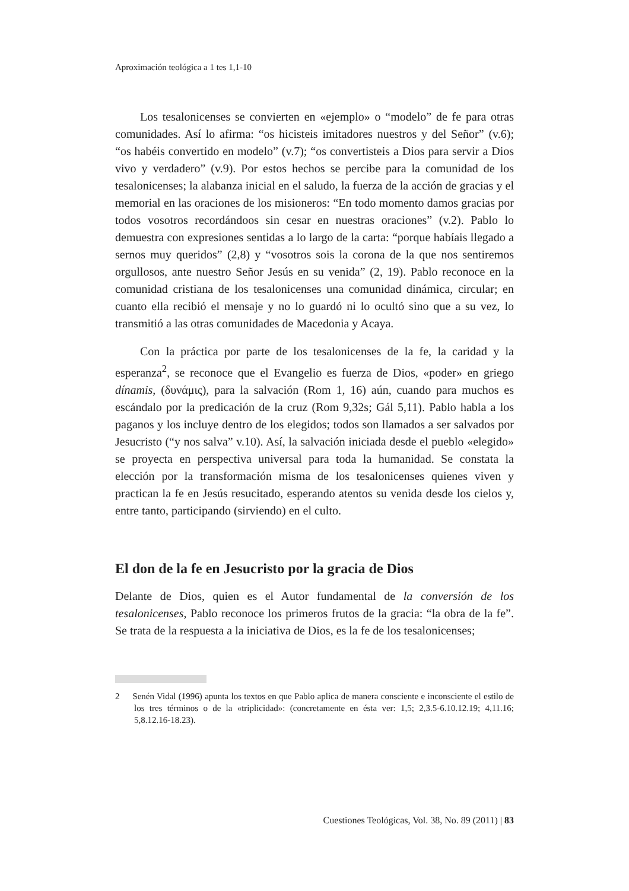Aproximación teológica a 1 tes 1,1-10
Los tesalonicenses se convierten en «ejemplo» o “modelo” de fe para otras comunidades. Así lo afirma: “os hicisteis imitadores nuestros y del Señor” (v.6); “os habéis convertido en modelo” (v.7); “os convertisteis a Dios para servir a Dios vivo y verdadero” (v.9). Por estos hechos se percibe para la comunidad de los tesalonicenses; la alabanza inicial en el saludo, la fuerza de la acción de gracias y el memorial en las oraciones de los misioneros: “En todo momento damos gracias por todos vosotros recordándoos sin cesar en nuestras oraciones” (v.2). Pablo lo demuestra con expresiones sentidas a lo largo de la carta: “porque habíais llegado a sernos muy queridos” (2,8) y “vosotros sois la corona de la que nos sentiremos orgullosos, ante nuestro Señor Jesús en su venida” (2, 19). Pablo reconoce en la comunidad cristiana de los tesalonicenses una comunidad dinámica, circular; en cuanto ella recibió el mensaje y no lo guardó ni lo ocultó sino que a su vez, lo transmitió a las otras comunidades de Macedonia y Acaya.
Con la práctica por parte de los tesalonicenses de la fe, la caridad y la esperanza<sup>2</sup>, se reconoce que el Evangelio es fuerza de Dios, «poder» en griego dínamis, (δυνάμις), para la salvación (Rom 1, 16) aún, cuando para muchos es escándalo por la predicación de la cruz (Rom 9,32s; Gál 5,11). Pablo habla a los paganos y los incluye dentro de los elegidos; todos son llamados a ser salvados por Jesucristo (“y nos salva” v.10). Así, la salvación iniciada desde el pueblo «elegido» se proyecta en perspectiva universal para toda la humanidad. Se constata la elección por la transformación misma de los tesalonicenses quienes viven y practican la fe en Jesús resucitado, esperando atentos su venida desde los cielos y, entre tanto, participando (sirviendo) en el culto.
El don de la fe en Jesucristo por la gracia de Dios
Delante de Dios, quien es el Autor fundamental de la conversión de los tesalonicenses, Pablo reconoce los primeros frutos de la gracia: “la obra de la fe”. Se trata de la respuesta a la iniciativa de Dios, es la fe de los tesalonicenses;
2 Senén Vidal (1996) apunta los textos en que Pablo aplica de manera consciente e inconsciente el estilo de los tres términos o de la «triplicidad»: (concretamente en ésta ver: 1,5; 2,3.5-6.10.12.19; 4,11.16; 5,8.12.16-18.23).
Cuestiones Teológicas, Vol. 38, No. 89 (2011) | 83